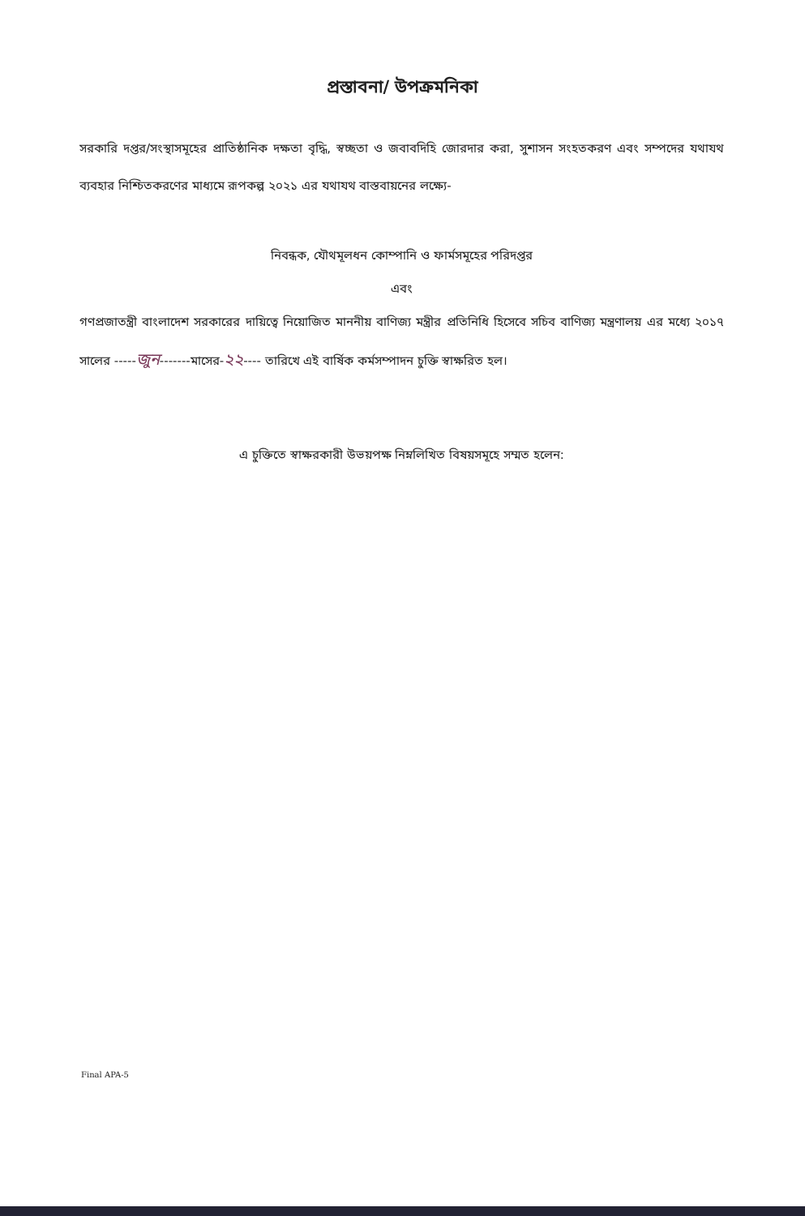প্রস্তাবনা/ উপক্রমনিকা
সরকারি দপ্তর/সংস্থাসমূহের প্রাতিষ্ঠানিক দক্ষতা বৃদ্ধি, স্বচ্ছতা ও জবাবদিহি জোরদার করা, সুশাসন সংহতকরণ এবং সম্পদের যথাযথ ব্যবহার নিশ্চিতকরণের মাধ্যমে রূপকল্প ২০২১ এর যথাযথ বাস্তবায়নের লক্ষ্যে-
নিবন্ধক, যৌথমূলধন কোম্পানি ও ফার্মসমূহের পরিদপ্তর
এবং
গণপ্রজাতন্ত্রী বাংলাদেশ সরকারের দায়িত্বে নিয়োজিত মাননীয় বাণিজ্য মন্ত্রীর প্রতিনিধি হিসেবে সচিব বাণিজ্য মন্ত্রণালয় এর মধ্যে ২০১৭ সালের -----জুন-------মাসের-২২---- তারিখে এই বার্ষিক কর্মসম্পাদন চুক্তি স্বাক্ষরিত হল।
এ চুক্তিতে স্বাক্ষরকারী উভয়পক্ষ নিম্নলিখিত বিষয়সমূহে সম্মত হলেন:
Final APA-5